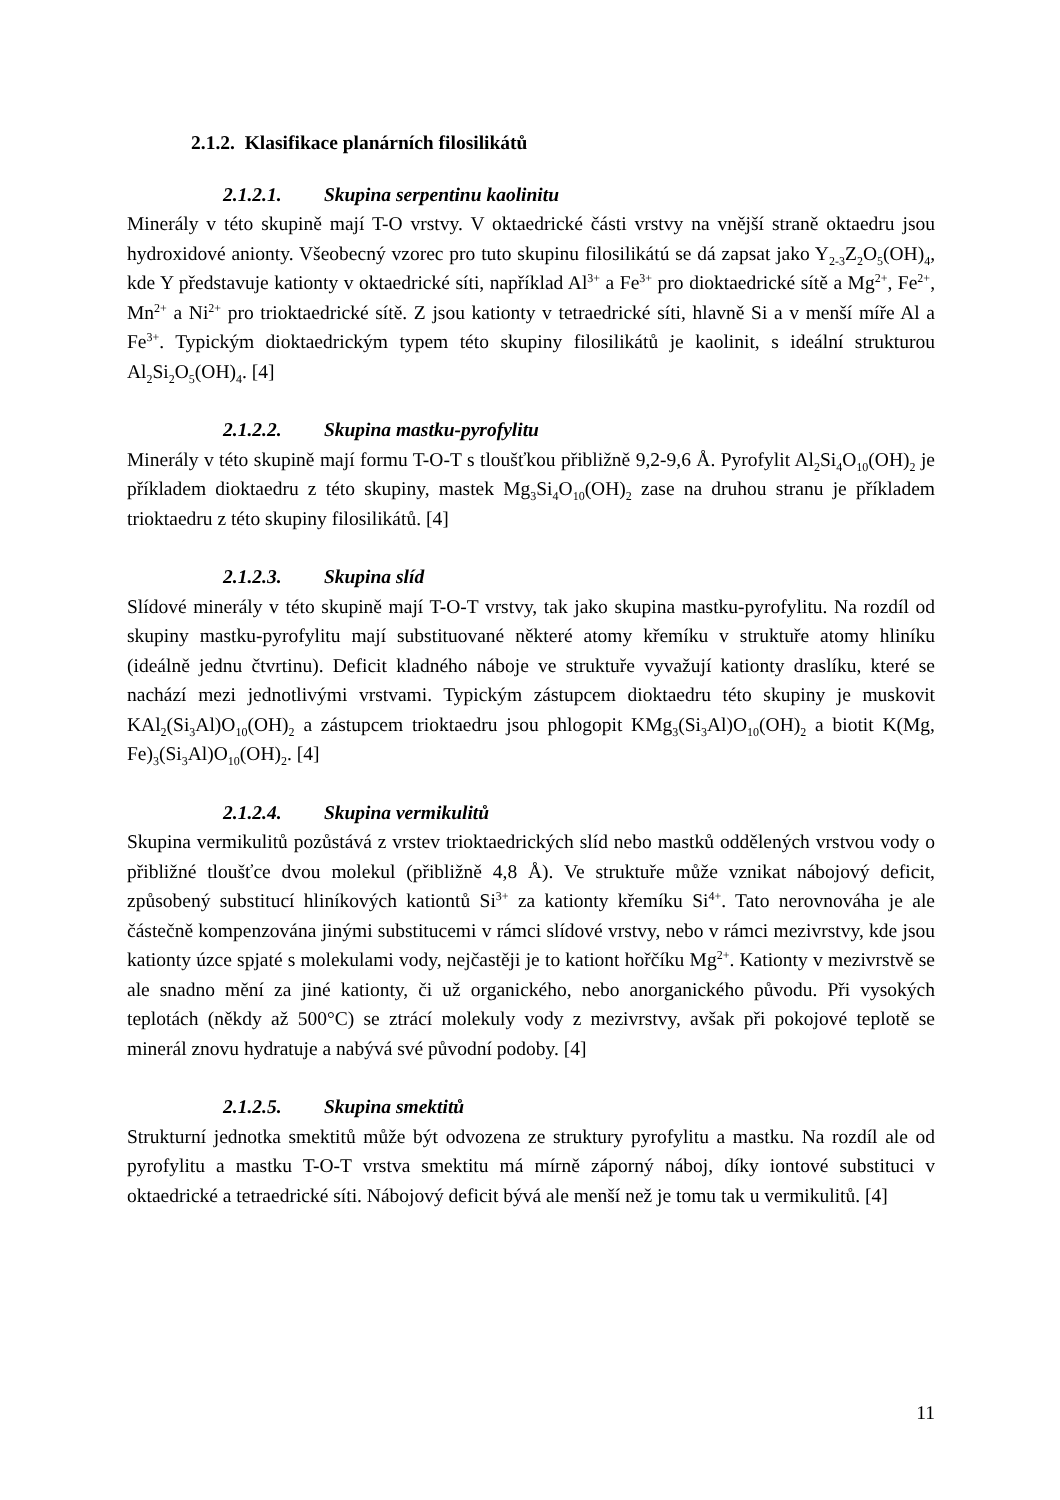2.1.2. Klasifikace planárních filosilikátů
2.1.2.1. Skupina serpentinu kaolinitu
Minerály v této skupině mají T-O vrstvy. V oktaedrické části vrstvy na vnější straně oktaedru jsou hydroxidové anionty. Všeobecný vzorec pro tuto skupinu filosilikátú se dá zapsat jako Y<sub>2-3</sub>Z<sub>2</sub>O<sub>5</sub>(OH)<sub>4</sub>, kde Y představuje kationty v oktaedrické síti, například Al<sup>3+</sup> a Fe<sup>3+</sup> pro dioktaedrické sítě a Mg<sup>2+</sup>, Fe<sup>2+</sup>, Mn<sup>2+</sup> a Ni<sup>2+</sup> pro trioktaedrické sítě. Z jsou kationty v tetraedrické síti, hlavně Si a v menší míře Al a Fe<sup>3+</sup>. Typickým dioktaedrickým typem této skupiny filosilikátů je kaolinit, s ideální strukturou Al<sub>2</sub>Si<sub>2</sub>O<sub>5</sub>(OH)<sub>4</sub>. [4]
2.1.2.2. Skupina mastku-pyrofylitu
Minerály v této skupině mají formu T-O-T s tloušťkou přibližně 9,2-9,6 Å. Pyrofylit Al<sub>2</sub>Si<sub>4</sub>O<sub>10</sub>(OH)<sub>2</sub> je příkladem dioktaedru z této skupiny, mastek Mg<sub>3</sub>Si<sub>4</sub>O<sub>10</sub>(OH)<sub>2</sub> zase na druhou stranu je příkladem trioktaedru z této skupiny filosilikátů. [4]
2.1.2.3. Skupina slíd
Slídové minerály v této skupině mají T-O-T vrstvy, tak jako skupina mastku-pyrofylitu. Na rozdíl od skupiny mastku-pyrofylitu mají substituované některé atomy křemíku v struktuře atomy hliníku (ideálně jednu čtvrtinu). Deficit kladného náboje ve struktuře vyvažují kationty draslíku, které se nachází mezi jednotlivými vrstvami. Typickým zástupcem dioktaedru této skupiny je muskovit KAl<sub>2</sub>(Si<sub>3</sub>Al)O<sub>10</sub>(OH)<sub>2</sub> a zástupcem trioktaedru jsou phlogopit KMg<sub>3</sub>(Si<sub>3</sub>Al)O<sub>10</sub>(OH)<sub>2</sub> a biotit K(Mg, Fe)<sub>3</sub>(Si<sub>3</sub>Al)O<sub>10</sub>(OH)<sub>2</sub>. [4]
2.1.2.4. Skupina vermikulitů
Skupina vermikulitů pozůstává z vrstev trioktaedrických slíd nebo mastků oddělených vrstvou vody o přibližné tloušťce dvou molekul (přibližně 4,8 Å). Ve struktuře může vznikat nábojový deficit, způsobený substitucí hliníkových kationtů Si<sup>3+</sup> za kationty křemíku Si<sup>4+</sup>. Tato nerovnováha je ale částečně kompenzována jinými substitucemi v rámci slídové vrstvy, nebo v rámci mezivrstvy, kde jsou kationty úzce spjaté s molekulami vody, nejčastěji je to kationt hořčíku Mg<sup>2+</sup>. Kationty v mezivrstvě se ale snadno mění za jiné kationty, či už organického, nebo anorganického původu. Při vysokých teplotách (někdy až 500°C) se ztrácí molekuly vody z mezivrstvy, avšak při pokojové teplotě se minerál znovu hydratuje a nabývá své původní podoby. [4]
2.1.2.5. Skupina smektitů
Strukturní jednotka smektitů může být odvozena ze struktury pyrofylitu a mastku. Na rozdíl ale od pyrofylitu a mastku T-O-T vrstva smektitu má mírně záporný náboj, díky iontové substituci v oktaedrické a tetraedrické síti. Nábojový deficit bývá ale menší než je tomu tak u vermikulitů. [4]
11